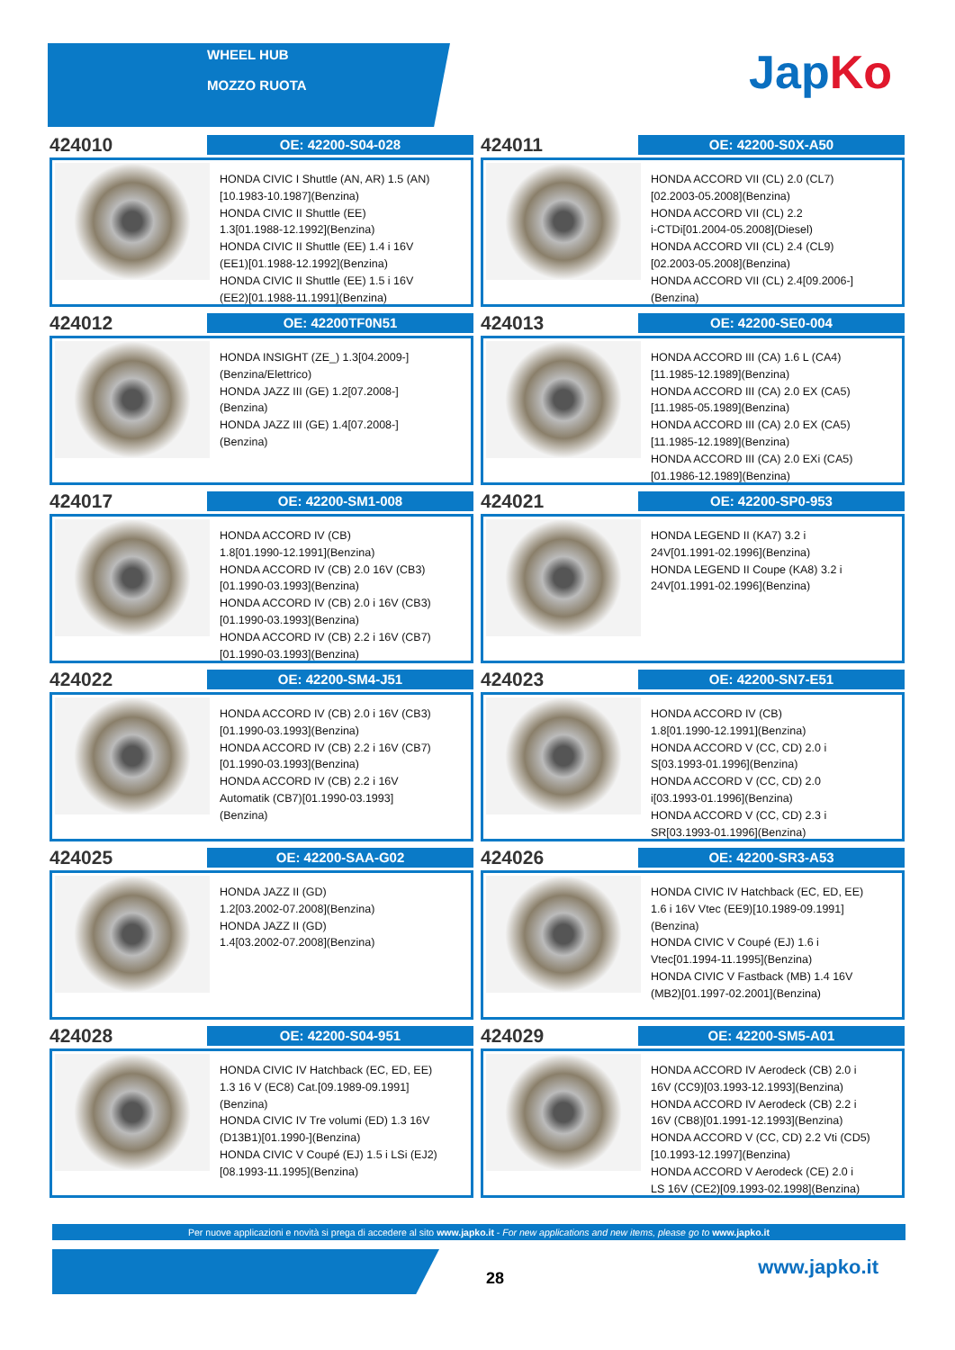WHEEL HUB
MOZZO RUOTA
JapKo
424010
OE: 42200-S04-028
HONDA CIVIC I Shuttle (AN, AR) 1.5 (AN)
[10.1983-10.1987](Benzina)
HONDA CIVIC II Shuttle (EE)
1.3[01.1988-12.1992](Benzina)
HONDA CIVIC II Shuttle (EE) 1.4 i 16V
(EE1)[01.1988-12.1992](Benzina)
HONDA CIVIC II Shuttle (EE) 1.5 i 16V
(EE2)[01.1988-11.1991](Benzina)
424011
OE: 42200-S0X-A50
HONDA ACCORD VII (CL) 2.0 (CL7)
[02.2003-05.2008](Benzina)
HONDA ACCORD VII (CL) 2.2
i-CTDi[01.2004-05.2008](Diesel)
HONDA ACCORD VII (CL) 2.4 (CL9)
[02.2003-05.2008](Benzina)
HONDA ACCORD VII (CL) 2.4[09.2006-]
(Benzina)
424012
OE: 42200TF0N51
HONDA INSIGHT (ZE_) 1.3[04.2009-]
(Benzina/Elettrico)
HONDA JAZZ III (GE) 1.2[07.2008-]
(Benzina)
HONDA JAZZ III (GE) 1.4[07.2008-]
(Benzina)
424013
OE: 42200-SE0-004
HONDA ACCORD III (CA) 1.6 L (CA4)
[11.1985-12.1989](Benzina)
HONDA ACCORD III (CA) 2.0 EX (CA5)
[11.1985-05.1989](Benzina)
HONDA ACCORD III (CA) 2.0 EX (CA5)
[11.1985-12.1989](Benzina)
HONDA ACCORD III (CA) 2.0 EXi (CA5)
[01.1986-12.1989](Benzina)
424017
OE: 42200-SM1-008
HONDA ACCORD IV (CB)
1.8[01.1990-12.1991](Benzina)
HONDA ACCORD IV (CB) 2.0 16V (CB3)
[01.1990-03.1993](Benzina)
HONDA ACCORD IV (CB) 2.0 i 16V (CB3)
[01.1990-03.1993](Benzina)
HONDA ACCORD IV (CB) 2.2 i 16V (CB7)
[01.1990-03.1993](Benzina)
424021
OE: 42200-SP0-953
HONDA LEGEND II (KA7) 3.2 i
24V[01.1991-02.1996](Benzina)
HONDA LEGEND II Coupe (KA8) 3.2 i
24V[01.1991-02.1996](Benzina)
424022
OE: 42200-SM4-J51
HONDA ACCORD IV (CB) 2.0 i 16V (CB3)
[01.1990-03.1993](Benzina)
HONDA ACCORD IV (CB) 2.2 i 16V (CB7)
[01.1990-03.1993](Benzina)
HONDA ACCORD IV (CB) 2.2 i 16V
Automatik (CB7)[01.1990-03.1993]
(Benzina)
424023
OE: 42200-SN7-E51
HONDA ACCORD IV (CB)
1.8[01.1990-12.1991](Benzina)
HONDA ACCORD V (CC, CD) 2.0 i
S[03.1993-01.1996](Benzina)
HONDA ACCORD V (CC, CD) 2.0
i[03.1993-01.1996](Benzina)
HONDA ACCORD V (CC, CD) 2.3 i
SR[03.1993-01.1996](Benzina)
424025
OE: 42200-SAA-G02
HONDA JAZZ II (GD)
1.2[03.2002-07.2008](Benzina)
HONDA JAZZ II (GD)
1.4[03.2002-07.2008](Benzina)
424026
OE: 42200-SR3-A53
HONDA CIVIC IV Hatchback (EC, ED, EE)
1.6 i 16V Vtec (EE9)[10.1989-09.1991]
(Benzina)
HONDA CIVIC V Coupé (EJ) 1.6 i
Vtec[01.1994-11.1995](Benzina)
HONDA CIVIC V Fastback (MB) 1.4 16V
(MB2)[01.1997-02.2001](Benzina)
424028
OE: 42200-S04-951
HONDA CIVIC IV Hatchback (EC, ED, EE)
1.3 16 V (EC8) Cat.[09.1989-09.1991]
(Benzina)
HONDA CIVIC IV Tre volumi (ED) 1.3 16V
(D13B1)[01.1990-](Benzina)
HONDA CIVIC V Coupé (EJ) 1.5 i LSi (EJ2)
[08.1993-11.1995](Benzina)
424029
OE: 42200-SM5-A01
HONDA ACCORD IV Aerodeck (CB) 2.0 i
16V (CC9)[03.1993-12.1993](Benzina)
HONDA ACCORD IV Aerodeck (CB) 2.2 i
16V (CB8)[01.1991-12.1993](Benzina)
HONDA ACCORD V (CC, CD) 2.2 Vti (CD5)
[10.1993-12.1997](Benzina)
HONDA ACCORD V Aerodeck (CE) 2.0 i
LS 16V (CE2)[09.1993-02.1998](Benzina)
Per nuove applicazioni e novità si prega di accedere al sito www.japko.it - For new applications and new items, please go to www.japko.it
28 www.japko.it